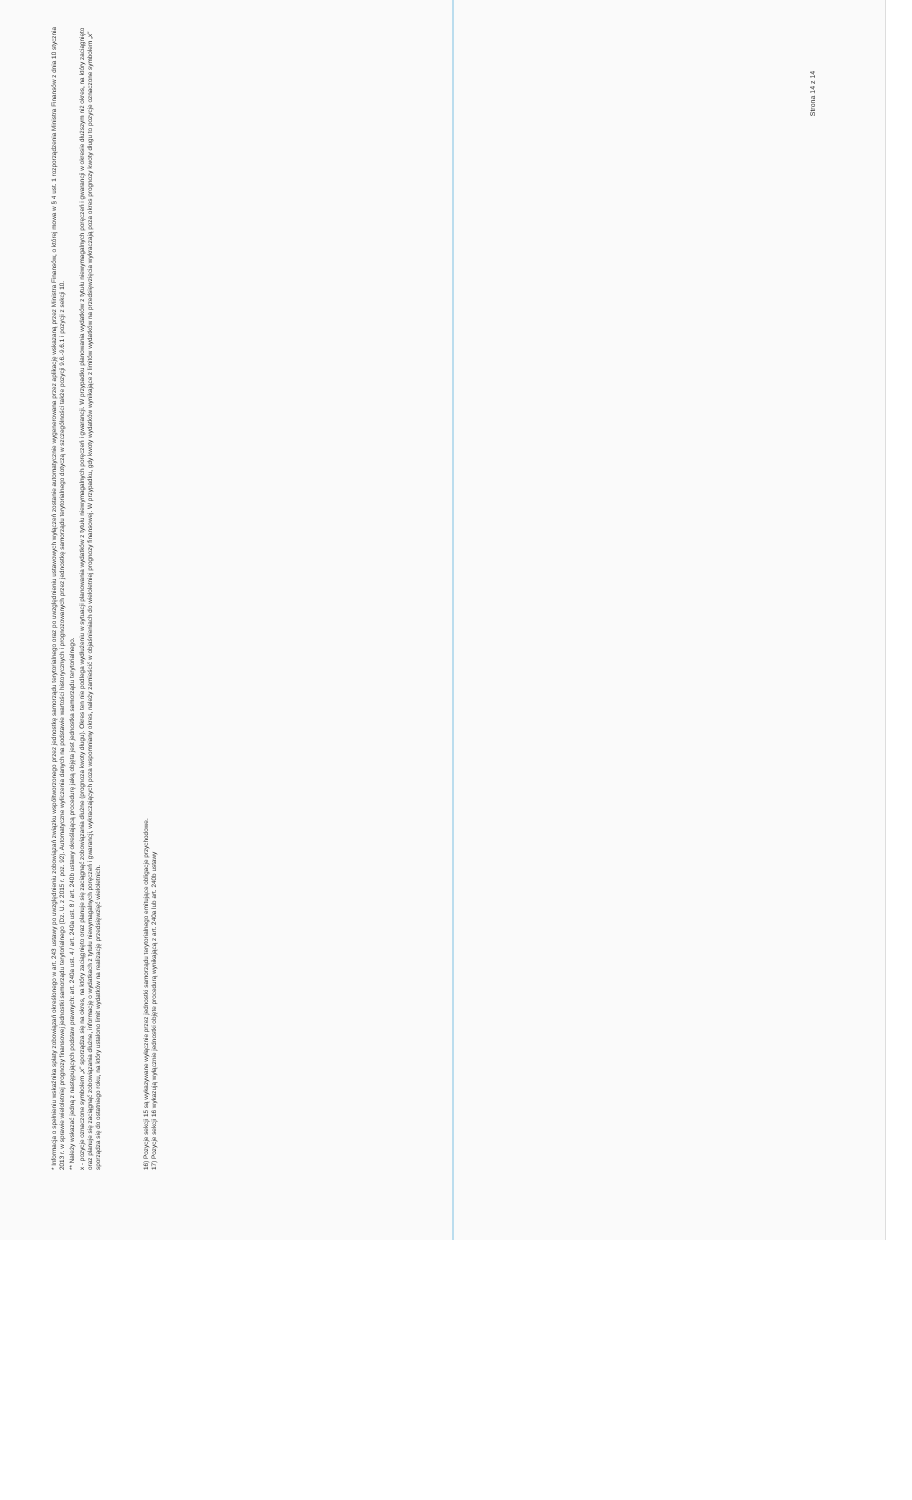* Informacja o spełnieniu wskaźnika spłaty zobowiązań określonego w art. 243 ustawy po uwzględnieniu zobowiązań związku współtworzonego przez jednostkę samorządu terytorialnego oraz po uwzględnieniu ustawowych wyłączeń zostanie automatycznie wygenerowana przez aplikację wskazaną przez Ministra Finansów, o której mowa w § 4 ust. 1 rozporządzenia Ministra Finansów z dnia 10 stycznia 2013 r. w sprawie wieloletniej prognozy finansowej jednostki samorządu terytorialnego (Dz. U. z 2015 r. poz. 92). Automatyczne wyliczenia danych na podstawie wartości historycznych i prognozowanych przez jednostkę samorządu terytorialnego dotyczą w szczególności także pozycji 9.6.-9.6.1 i pozycji z sekcji 10.
** Należy wskazać jedną z następujących podstaw prawnych: art. 240a ust. 4 / art. 240a ust. 8 / art. 240b ustawy określającą procedurę jaką objęta jest jednostka samorządu terytorialnego.
x - pozycje oznaczone symbolem „x” sporządza się na okres, na który zaciągnięto oraz planuje się zaciągnąć zobowiązania dłużne (prognoza kwoty długu). Okres ten nie podlega wydłużeniu w sytuacji planowania wydatków z tytułu niewymagalnych poręczeń i gwarancji. W przypadku planowania wydatków z tytułu niewymagalnych poręczeń i gwarancji w okresie dłuższym niż okres, na który zaciągnięto oraz planuje się zaciągnąć zobowiązania dłużne, informację o wydatkach z tytułu niewymagalnych poręczeń i gwarancji, wykraczających poza wspomniany okres, należy zamieścić w objaśnieniach do wieloletniej prognozy finansowej. W przypadku, gdy kwoty wydatków wynikające z limitów wydatków na przedsięwzięcia wykraczają poza okres prognozy kwoty długu to pozycje oznaczone symbolem „x” sporządza się do ostatniego roku, na który ustalono limit wydatków na realizację przedsięwzięć wieloletnich.
16) Pozycje sekcji 15 są wykazywane wyłącznie przez jednostki samorządu terytorialnego emitujące obligacje przychodowe.
17) Pozycje sekcji 16 wykazują wyłącznie jednostki objęte procedurą wynikającą z art. 240a lub art. 240b ustawy
Strona 14 z 14